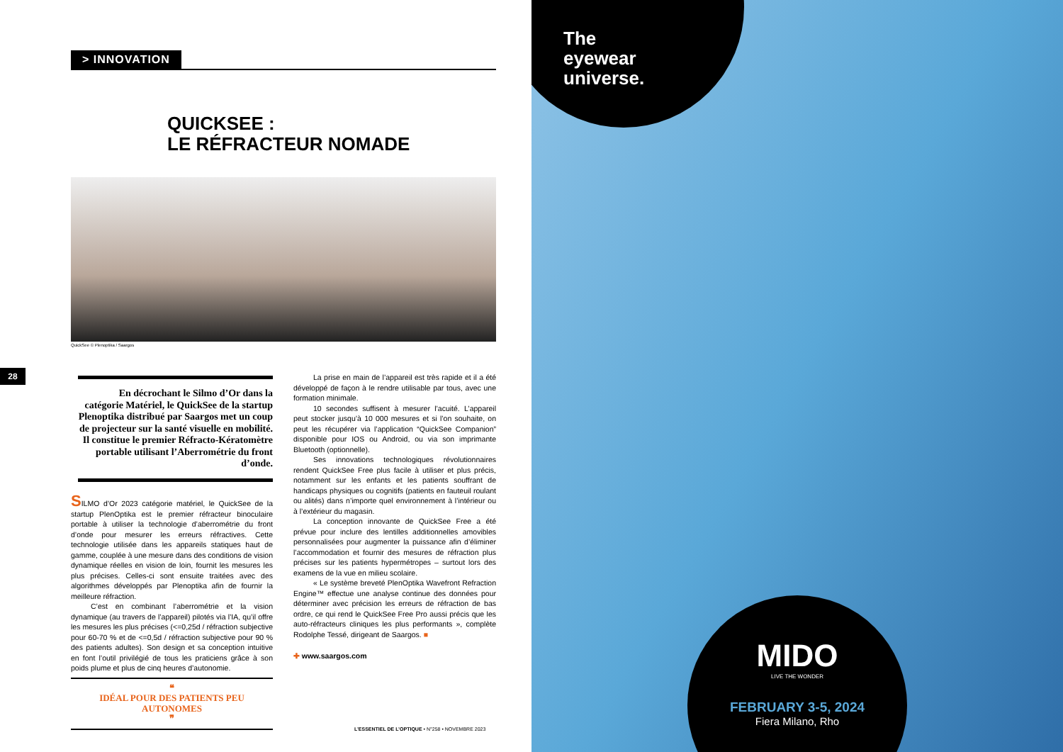> INNOVATION
QUICKSEE :
LE RÉFRACTEUR NOMADE
QuickSee © Plenoptika / Saargos
28
En décrochant le Silmo d’Or dans la catégorie Matériel, le QuickSee de la startup Plenoptika distribué par Saargos met un coup de projecteur sur la santé visuelle en mobilité. Il constitue le premier Réfracto-Kératomètre portable utilisant l’Aberrométrie du front d’onde.
SILMO d’Or 2023 catégorie matériel, le QuickSee de la startup PlenOptika est le premier réfracteur binoculaire portable à utiliser la technologie d’aberrométrie du front d’onde pour mesurer les erreurs réfractives. Cette technologie utilisée dans les appareils statiques haut de gamme, couplée à une mesure dans des conditions de vision dynamique réelles en vision de loin, fournit les mesures les plus précises. Celles-ci sont ensuite traitées avec des algorithmes développés par Plenoptika afin de fournir la meilleure réfraction.
C’est en combinant l’aberrométrie et la vision dynamique (au travers de l’appareil) pilotés via l’IA, qu’il offre les mesures les plus précises (<=0,25d / réfraction subjective pour 60-70 % et de <=0,5d / réfraction subjective pour 90 % des patients adultes). Son design et sa conception intuitive en font l’outil privilégié de tous les praticiens grâce à son poids plume et plus de cinq heures d’autonomie.
❝
IDÉAL POUR DES PATIENTS PEU AUTONOMES
❞
La prise en main de l’appareil est très rapide et il a été développé de façon à le rendre utilisable par tous, avec une formation minimale.
10 secondes suffisent à mesurer l’acuité. L’appareil peut stocker jusqu’à 10 000 mesures et si l’on souhaite, on peut les récupérer via l’application “QuickSee Companion” disponible pour IOS ou Android, ou via son imprimante Bluetooth (optionnelle).
Ses innovations technologiques révolutionnaires rendent QuickSee Free plus facile à utiliser et plus précis, notamment sur les enfants et les patients souffrant de handicaps physiques ou cognitifs (patients en fauteuil roulant ou alités) dans n’importe quel environnement à l’intérieur ou à l’extérieur du magasin.
La conception innovante de QuickSee Free a été prévue pour inclure des lentilles additionnelles amovibles personnalisées pour augmenter la puissance afin d’éliminer l’accommodation et fournir des mesures de réfraction plus précises sur les patients hypermétropes – surtout lors des examens de la vue en milieu scolaire.
« Le système breveté PlenOptika Wavefront Refraction Engine™ effectue une analyse continue des données pour déterminer avec précision les erreurs de réfraction de bas ordre, ce qui rend le QuickSee Free Pro aussi précis que les auto-réfracteurs cliniques les plus performants », complète Rodolphe Tessé, dirigeant de Saargos. ■
✚ www.saargos.com
L’ESSENTIEL DE L’OPTIQUE • N°258 • NOVEMBRE 2023
The
eyewear
universe.
MIDO
LIVE THE WONDER
FEBRUARY 3-5, 2024
Fiera Milano, Rho